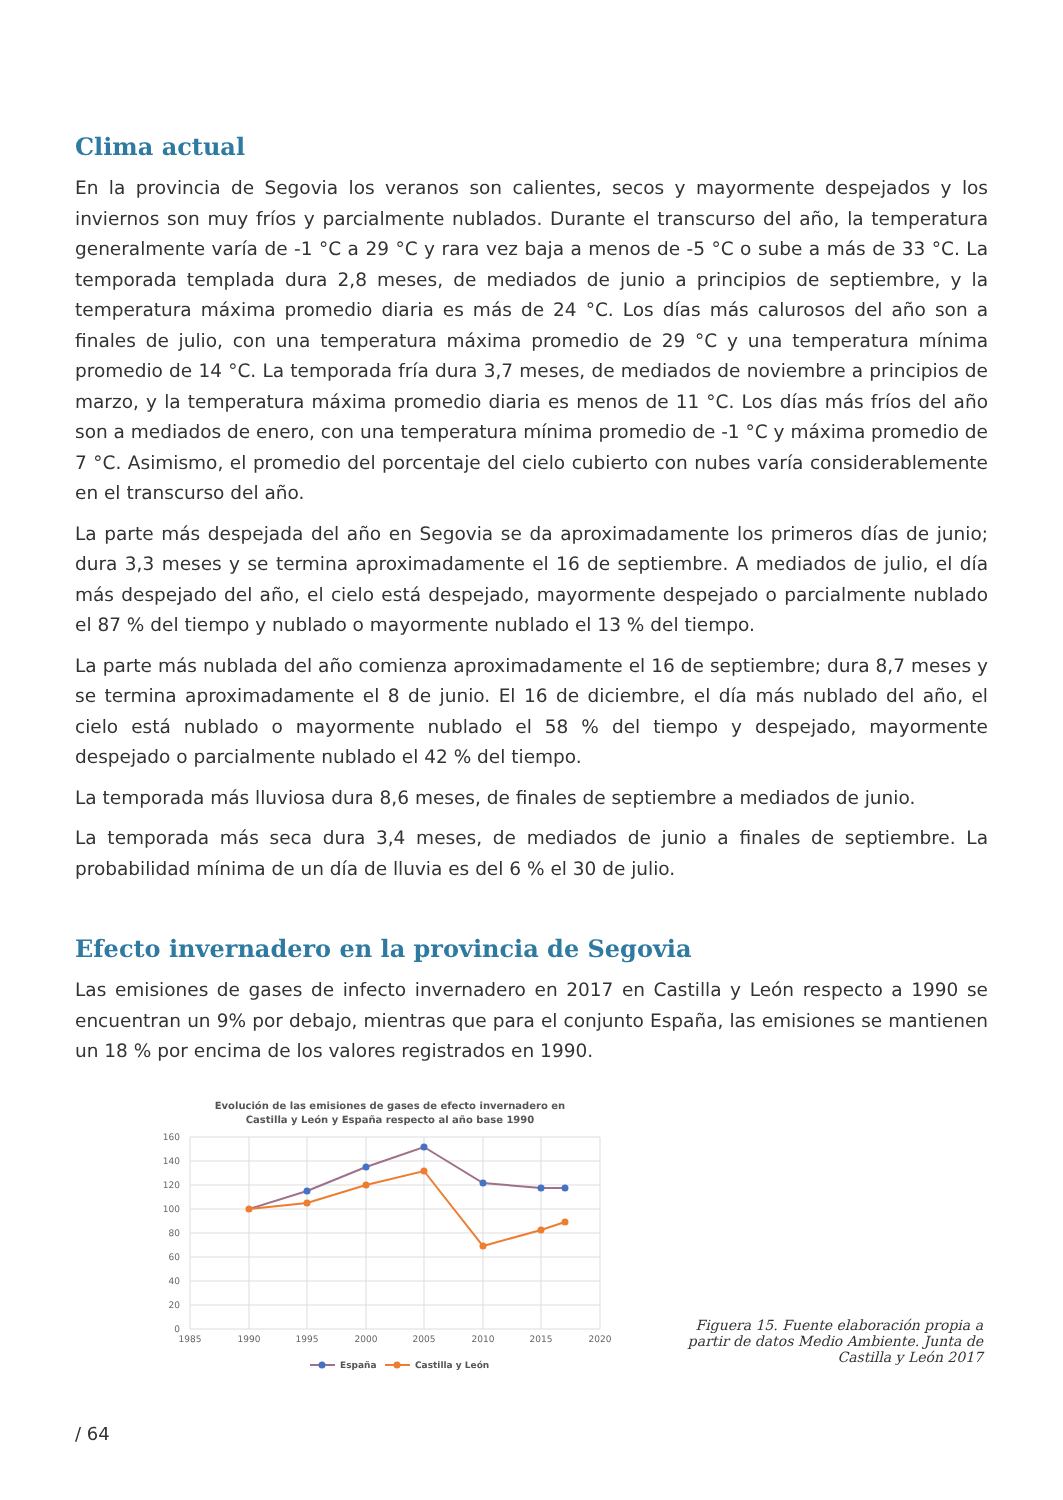Clima actual
En la provincia de Segovia los veranos son calientes, secos y mayormente despejados y los inviernos son muy fríos y parcialmente nublados. Durante el transcurso del año, la temperatura generalmente varía de -1 °C a 29 °C y rara vez baja a menos de -5 °C o sube a más de 33 °C. La temporada templada dura 2,8 meses, de mediados de junio a principios de septiembre, y la temperatura máxima promedio diaria es más de 24 °C. Los días más calurosos del año son a finales de julio, con una temperatura máxima promedio de 29 °C y una temperatura mínima promedio de 14 °C. La temporada fría dura 3,7 meses, de mediados de noviembre a principios de marzo, y la temperatura máxima promedio diaria es menos de 11 °C. Los días más fríos del año son a mediados de enero, con una temperatura mínima promedio de -1 °C y máxima promedio de 7 °C. Asimismo, el promedio del porcentaje del cielo cubierto con nubes varía considerablemente en el transcurso del año.
La parte más despejada del año en Segovia se da aproximadamente los primeros días de junio; dura 3,3 meses y se termina aproximadamente el 16 de septiembre. A mediados de julio, el día más despejado del año, el cielo está despejado, mayormente despejado o parcialmente nublado el 87 % del tiempo y nublado o mayormente nublado el 13 % del tiempo.
La parte más nublada del año comienza aproximadamente el 16 de septiembre; dura 8,7 meses y se termina aproximadamente el 8 de junio. El 16 de diciembre, el día más nublado del año, el cielo está nublado o mayormente nublado el 58 % del tiempo y despejado, mayormente despejado o parcialmente nublado el 42 % del tiempo.
La temporada más lluviosa dura 8,6 meses, de finales de septiembre a mediados de junio.
La temporada más seca dura 3,4 meses, de mediados de junio a finales de septiembre. La probabilidad mínima de un día de lluvia es del 6 % el 30 de julio.
Efecto invernadero en la provincia de Segovia
Las emisiones de gases de infecto invernadero en 2017 en Castilla y León respecto a 1990 se encuentran un 9% por debajo, mientras que para el conjunto España, las emisiones se mantienen un 18 % por encima de los valores registrados en 1990.
Evolución de las emisiones de gases de efecto invernadero en
Castilla y León y España respecto al año base 1990
160
140
120
100
80
60
40
20
0
1985
1990
1995
2000
2005
2010
2015
2020
España
Castilla y León
Figuera 15. Fuente elaboración propia a partir de datos Medio Ambiente. Junta de Castilla y León 2017
/ 64